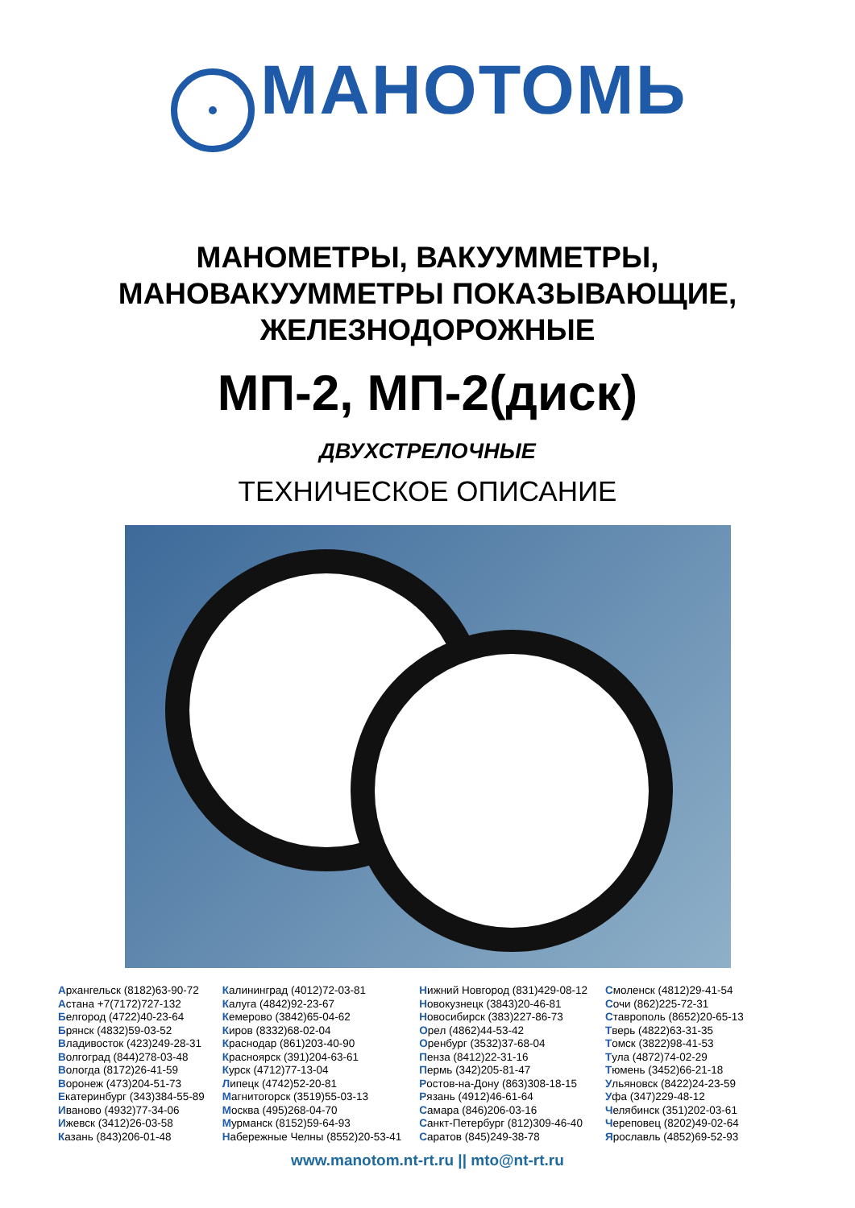МАНОТОМЬ
МАНОМЕТРЫ, ВАКУУММЕТРЫ,
МАНОВАКУУММЕТРЫ ПОКАЗЫВАЮЩИЕ,
ЖЕЛЕЗНОДОРОЖНЫЕ
МП-2, МП-2(диск)
ДВУХСТРЕЛОЧНЫЕ
ТЕХНИЧЕСКОЕ ОПИСАНИЕ
Архангельск (8182)63-90-72
Астана +7(7172)727-132
Белгород (4722)40-23-64
Брянск (4832)59-03-52
Владивосток (423)249-28-31
Волгоград (844)278-03-48
Вологда (8172)26-41-59
Воронеж (473)204-51-73
Екатеринбург (343)384-55-89
Иваново (4932)77-34-06
Ижевск (3412)26-03-58
Казань (843)206-01-48
Калининград (4012)72-03-81
Калуга (4842)92-23-67
Кемерово (3842)65-04-62
Киров (8332)68-02-04
Краснодар (861)203-40-90
Красноярск (391)204-63-61
Курск (4712)77-13-04
Липецк (4742)52-20-81
Магнитогорск (3519)55-03-13
Москва (495)268-04-70
Мурманск (8152)59-64-93
Набережные Челны (8552)20-53-41
Нижний Новгород (831)429-08-12
Новокузнецк (3843)20-46-81
Новосибирск (383)227-86-73
Орел (4862)44-53-42
Оренбург (3532)37-68-04
Пенза (8412)22-31-16
Пермь (342)205-81-47
Ростов-на-Дону (863)308-18-15
Рязань (4912)46-61-64
Самара (846)206-03-16
Санкт-Петербург (812)309-46-40
Саратов (845)249-38-78
Смоленск (4812)29-41-54
Сочи (862)225-72-31
Ставрополь (8652)20-65-13
Тверь (4822)63-31-35
Томск (3822)98-41-53
Тула (4872)74-02-29
Тюмень (3452)66-21-18
Ульяновск (8422)24-23-59
Уфа (347)229-48-12
Челябинск (351)202-03-61
Череповец (8202)49-02-64
Ярославль (4852)69-52-93
www.manotom.nt-rt.ru || mto@nt-rt.ru